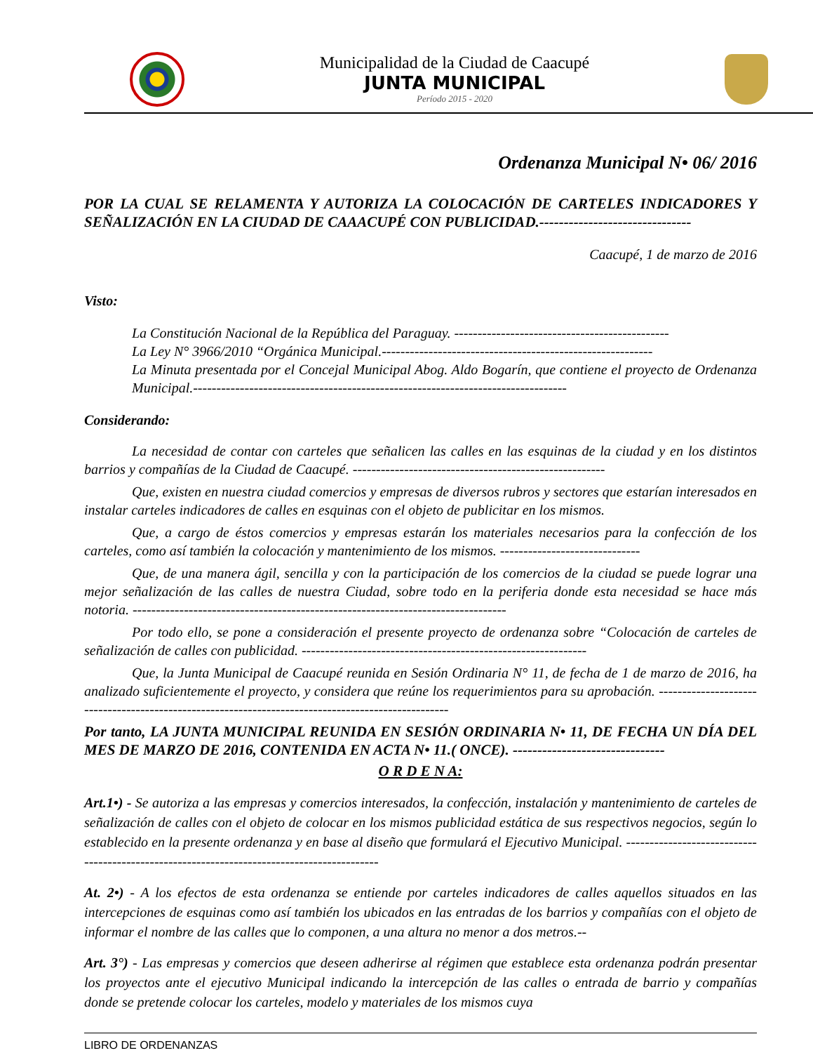Municipalidad de la Ciudad de Caacupé
JUNTA MUNICIPAL
Período 2015 - 2020
Ordenanza Municipal N• 06/ 2016
POR LA CUAL SE RELAMENTA Y AUTORIZA LA COLOCACIÓN DE CARTELES INDICADORES Y SEÑALIZACIÓN EN LA CIUDAD DE CAAACUPÉ CON PUBLICIDAD.-------------------------------
Caacupé, 1 de marzo de 2016
Visto:
La Constitución Nacional de la República del Paraguay. ----------------------------------------------
La Ley N° 3966/2010 “Orgánica Municipal.----------------------------------------------------------
La Minuta presentada por el Concejal Municipal Abog. Aldo Bogarín, que contiene el proyecto de Ordenanza Municipal.--------------------------------------------------------------------------------
Considerando:
La necesidad de contar con carteles que señalicen las calles en las esquinas de la ciudad y en los distintos barrios y compañías de la Ciudad de Caacupé. ------------------------------------------------------
Que, existen en nuestra ciudad comercios y empresas de diversos rubros y sectores que estarían interesados en instalar carteles indicadores de calles en esquinas con el objeto de publicitar en los mismos.
Que, a cargo de éstos comercios y empresas estarán los materiales necesarios para la confección de los carteles, como así también la colocación y mantenimiento de los mismos. ------------------------------
Que, de una manera ágil, sencilla y con la participación de los comercios de la ciudad se puede lograr una mejor señalización de las calles de nuestra Ciudad, sobre todo en la periferia donde esta necesidad se hace más notoria. --------------------------------------------------------------------------------
Por todo ello, se pone a consideración el presente proyecto de ordenanza sobre “Colocación de carteles de señalización de calles con publicidad. -------------------------------------------------------------
Que, la Junta Municipal de Caacupé reunida en Sesión Ordinaria N° 11, de fecha de 1 de marzo de 2016, ha analizado suficientemente el proyecto, y considera que reúne los requerimientos para su aprobación. ---------------------------------------------------------------------------------------------------
Por tanto, LA JUNTA MUNICIPAL REUNIDA EN SESIÓN ORDINARIA N• 11, DE FECHA UN DÍA DEL MES DE MARZO DE 2016, CONTENIDA EN ACTA N• 11.( ONCE). -------------------------------
O R D E N A:
Art.1•) - Se autoriza a las empresas y comercios interesados, la confección, instalación y mantenimiento de carteles de señalización de calles con el objeto de colocar en los mismos publicidad estática de sus respectivos negocios, según lo establecido en la presente ordenanza y en base al diseño que formulará el Ejecutivo Municipal. -------------------------------------------------------------------------------------------
At. 2•) - A los efectos de esta ordenanza se entiende por carteles indicadores de calles aquellos situados en las intercepciones de esquinas como así también los ubicados en las entradas de los barrios y compañías con el objeto de informar el nombre de las calles que lo componen, a una altura no menor a dos metros.--
Art. 3°) - Las empresas y comercios que deseen adherirse al régimen que establece esta ordenanza podrán presentar los proyectos ante el ejecutivo Municipal indicando la intercepción de las calles o entrada de barrio y compañías donde se pretende colocar los carteles, modelo y materiales de los mismos cuya
LIBRO DE ORDENANZAS